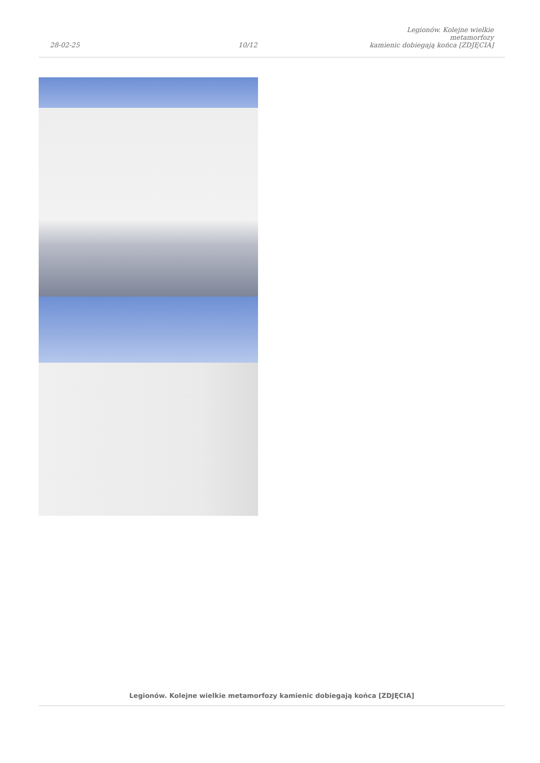28-02-25
10/12
Legionów. Kolejne wielkie metamorfozy
kamienic dobiegają końca [ZDJĘCIA]
Legionów. Kolejne wielkie metamorfozy kamienic dobiegają końca [ZDJĘCIA]